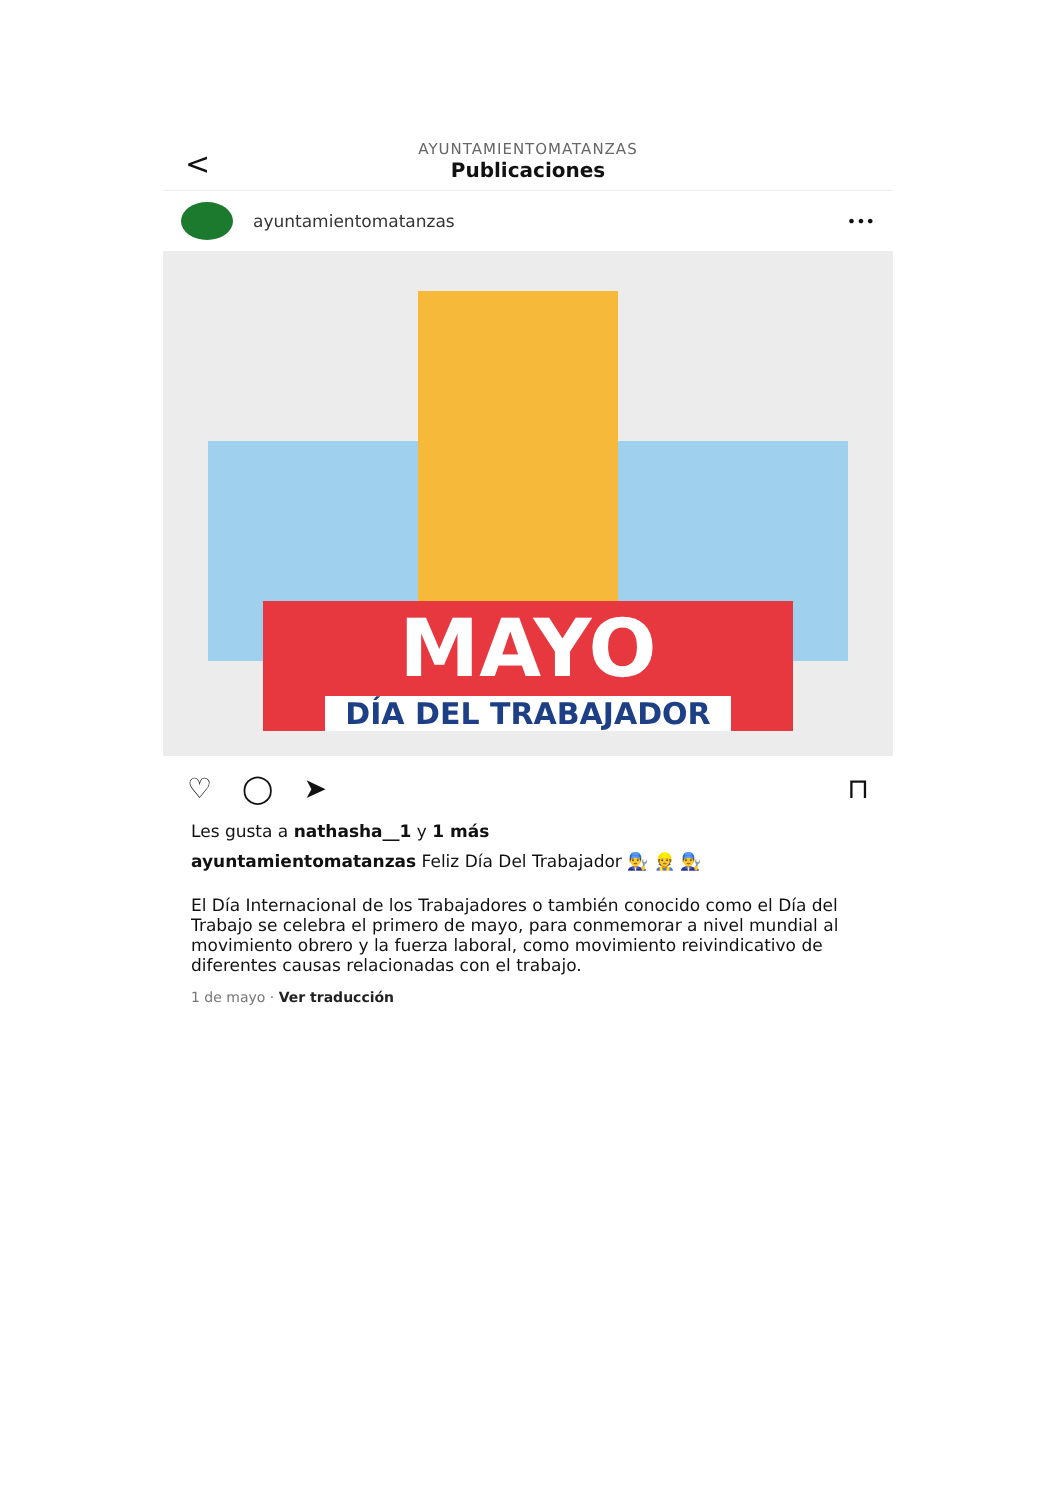<
AYUNTAMIENTOMATANZAS
Publicaciones
ayuntamientomatanzas •••
MAYO
DÍA DEL TRABAJADOR
♡ ◯ ➤ ⊓
Les gusta a nathasha__1 y 1 más
ayuntamientomatanzas Feliz Día Del Trabajador 👨‍🔧 👷 👨‍🔧
El Día Internacional de los Trabajadores o también conocido como el Día del Trabajo se celebra el primero de mayo, para conmemorar a nivel mundial al movimiento obrero y la fuerza laboral, como movimiento reivindicativo de diferentes causas relacionadas con el trabajo.
1 de mayo · Ver traducción